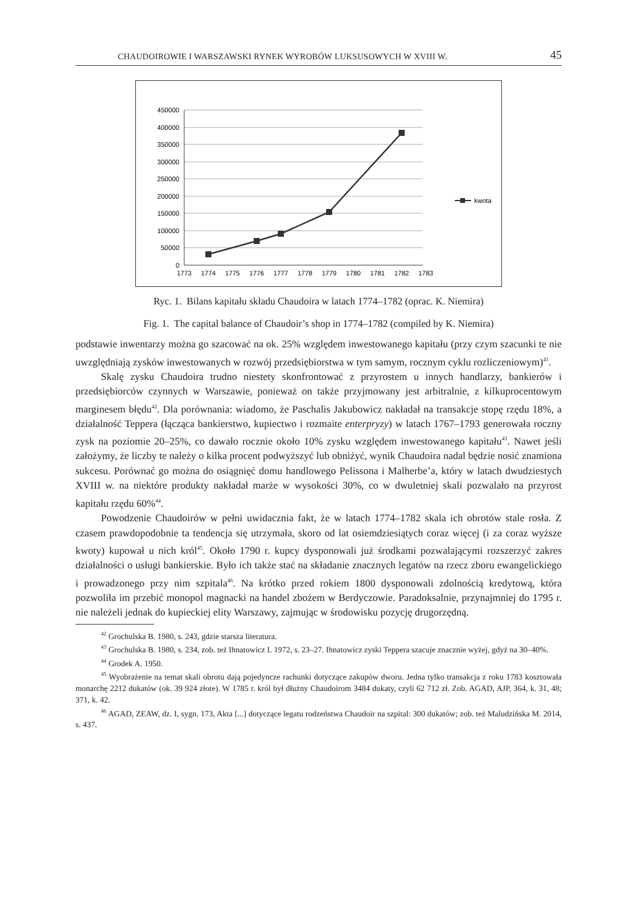CHAUDOIROWIE I WARSZAWSKI RYNEK WYROBÓW LUKSUSOWYCH W XVIII W. 45
450000
400000
350000
300000
250000
200000
150000
100000
50000
0
1773
1774
1775
1776
1777
1778
1779
1780
1781
1782
1783
kwota
Ryc. 1. Bilans kapitału składu Chaudoira w latach 1774–1782 (oprac. K. Niemira)
Fig. 1. The capital balance of Chaudoir’s shop in 1774–1782 (compiled by K. Niemira)
podstawie inwentarzy można go szacować na ok. 25% względem inwestowanego kapitału (przy czym szacunki te nie uwzględniają zysków inwestowanych w rozwój przedsiębiorstwa w tym samym, rocznym cyklu rozliczeniowym)<sup>41</sup>.
Skalę zysku Chaudoira trudno niestety skonfrontować z przyrostem u innych handlarzy, bankierów i przedsiębiorców czynnych w Warszawie, ponieważ on także przyjmowany jest arbitralnie, z kilkuprocentowym marginesem błędu<sup>42</sup>. Dla porównania: wiadomo, że Paschalis Jakubowicz nakładał na transakcje stopę rzędu 18%, a działalność Teppera (łącząca bankierstwo, kupiectwo i rozmaite enterpryzy) w latach 1767–1793 generowała roczny zysk na poziomie 20–25%, co dawało rocznie około 10% zysku względem inwestowanego kapitału<sup>43</sup>. Nawet jeśli założymy, że liczby te należy o kilka procent podwyższyć lub obniżyć, wynik Chaudoira nadal będzie nosić znamiona sukcesu. Porównać go można do osiągnięć domu handlowego Pelissona i Malherbe’a, który w latach dwudziestych XVIII w. na niektóre produkty nakładał marże w wysokości 30%, co w dwuletniej skali pozwalało na przyrost kapitału rzędu 60%<sup>44</sup>.
Powodzenie Chaudoirów w pełni uwidacznia fakt, że w latach 1774–1782 skala ich obrotów stale rosła. Z czasem prawdopodobnie ta tendencja się utrzymała, skoro od lat osiemdziesiątych coraz więcej (i za coraz wyższe kwoty) kupował u nich król<sup>45</sup>. Około 1790 r. kupcy dysponowali już środkami pozwalającymi rozszerzyć zakres działalności o usługi bankierskie. Było ich także stać na składanie znacznych legatów na rzecz zboru ewangelickiego i prowadzonego przy nim szpitala<sup>46</sup>. Na krótko przed rokiem 1800 dysponowali zdolnością kredytową, która pozwoliła im przebić monopol magnacki na handel zbożem w Berdyczowie. Paradoksalnie, przynajmniej do 1795 r. nie należeli jednak do kupieckiej elity Warszawy, zajmując w środowisku pozycję drugorzędną.
<sup>42</sup> Grochulska B. 1980, s. 243, gdzie starsza literatura.
<sup>43</sup> Grochulska B. 1980, s. 234, zob. też Ihnatowicz I. 1972, s. 23–27. Ihnatowicz zyski Teppera szacuje znacznie wyżej, gdyż na 30–40%.
<sup>44</sup> Grodek A. 1950.
<sup>45</sup> Wyobrażenie na temat skali obrotu dają pojedyncze rachunki dotyczące zakupów dworu. Jedna tylko transakcja z roku 1783 kosztowała monarchę 2212 dukatów (ok. 39 924 złote). W 1785 r. król był dłużny Chaudoirom 3484 dukaty, czyli 62 712 zł. Zob. AGAD, AJP, 364, k. 31, 48; 371, k. 42.
<sup>46</sup> AGAD, ZEAW, dz. I, sygn. 173, Akta [...] dotyczące legatu rodzeństwa Chaudoir na szpital: 300 dukatów; zob. też Maludzińska M. 2014, s. 437.